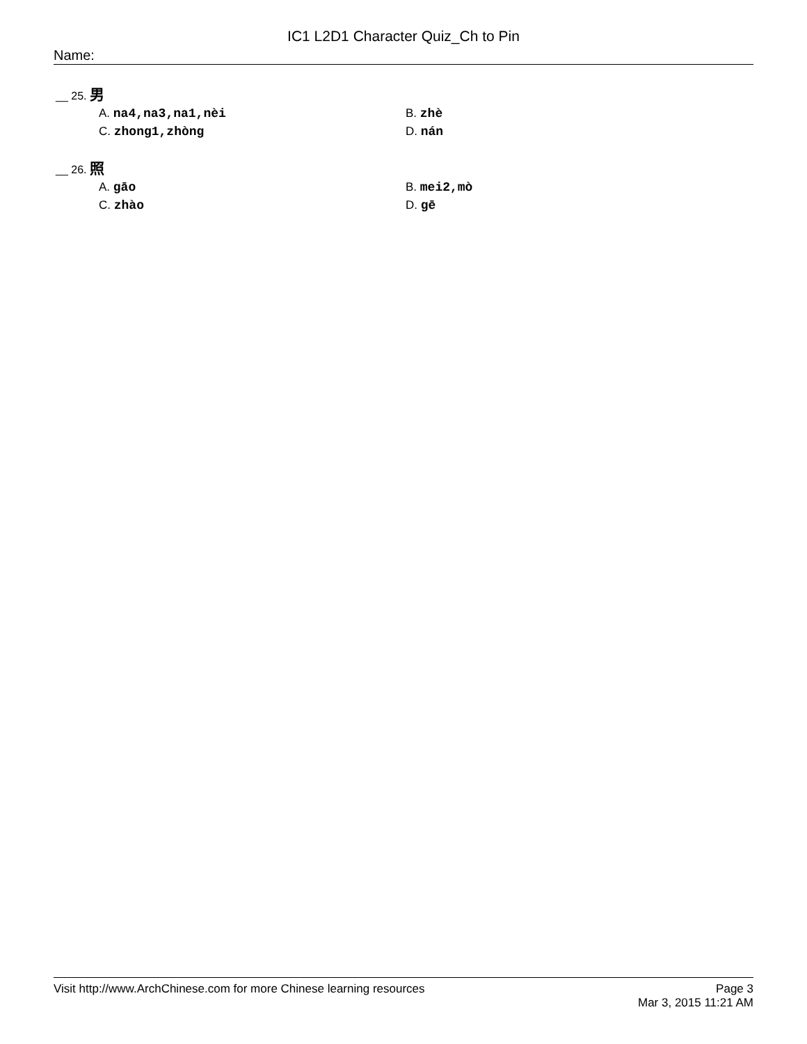IC1 L2D1 Character Quiz_Ch to Pin
Name:
__ 25. 男
A. na4,na3,na1,nèi
B. zhè
C. zhong1,zhòng
D. nán
__ 26. 照
A. gāo
B. mei2,mò
C. zhào
D. gē
Visit http://www.ArchChinese.com for more Chinese learning resources
Page 3
Mar 3, 2015 11:21 AM